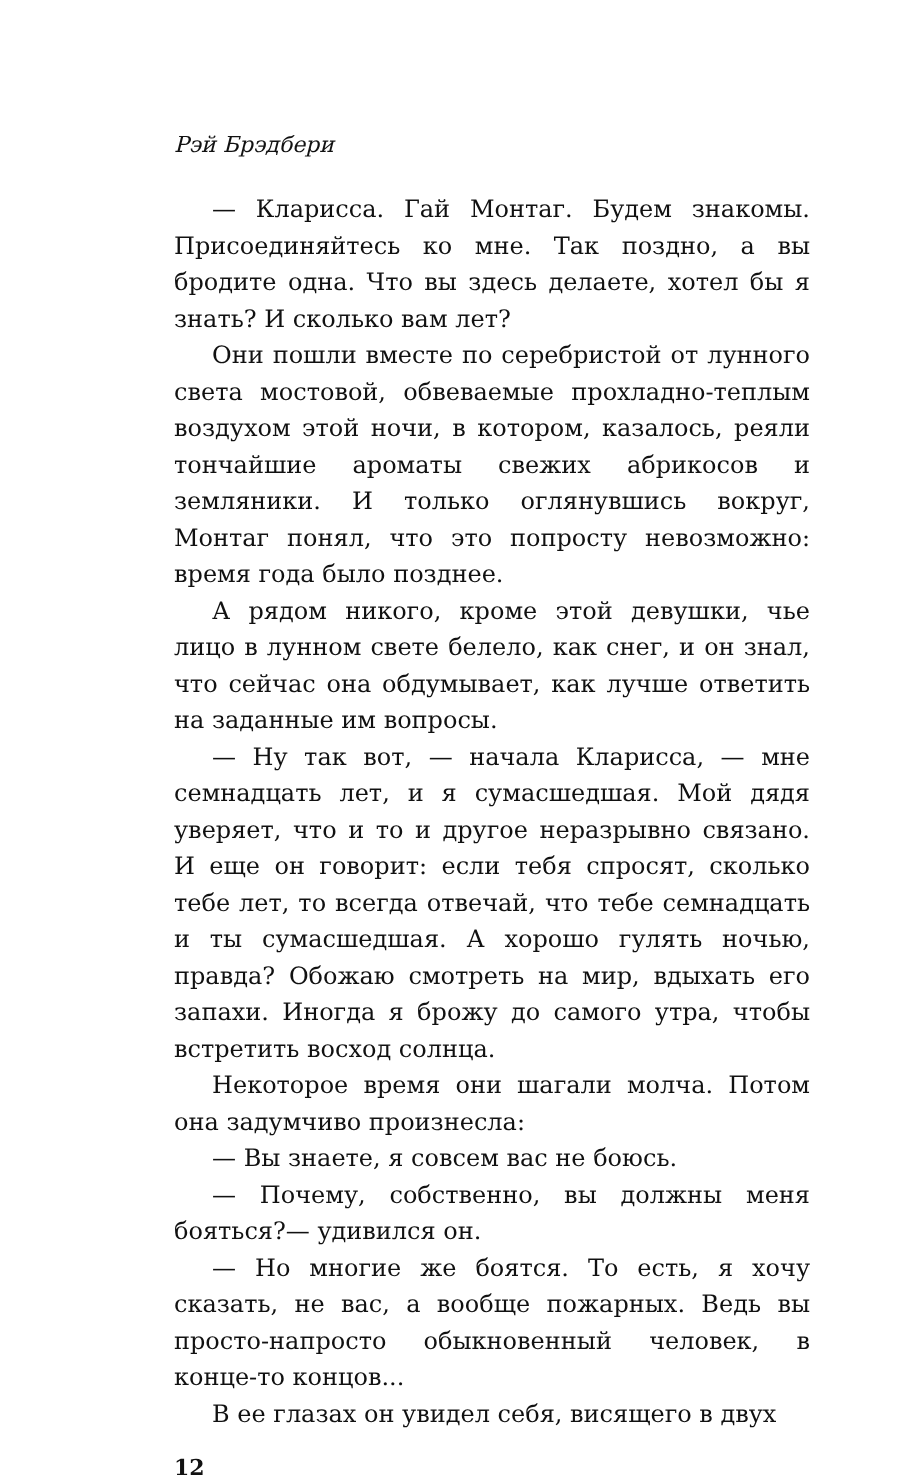Рэй Брэдбери
— Кларисса. Гай Монтаг. Будем знакомы. Присоединяйтесь ко мне. Так поздно, а вы бродите одна. Что вы здесь делаете, хотел бы я знать? И сколько вам лет?
Они пошли вместе по серебристой от лунного света мостовой, обвеваемые прохладно-теплым воздухом этой ночи, в котором, казалось, реяли тончайшие ароматы свежих абрикосов и земляники. И только оглянувшись вокруг, Монтаг понял, что это попросту невозможно: время года было позднее.
А рядом никого, кроме этой девушки, чье лицо в лунном свете белело, как снег, и он знал, что сейчас она обдумывает, как лучше ответить на заданные им вопросы.
— Ну так вот, — начала Кларисса, — мне семнадцать лет, и я сумасшедшая. Мой дядя уверяет, что и то и другое неразрывно связано. И еще он говорит: если тебя спросят, сколько тебе лет, то всегда отвечай, что тебе семнадцать и ты сумасшедшая. А хорошо гулять ночью, правда? Обожаю смотреть на мир, вдыхать его запахи. Иногда я брожу до самого утра, чтобы встретить восход солнца.
Некоторое время они шагали молча. Потом она задумчиво произнесла:
— Вы знаете, я совсем вас не боюсь.
— Почему, собственно, вы должны меня бояться?— удивился он.
— Но многие же боятся. То есть, я хочу сказать, не вас, а вообще пожарных. Ведь вы просто-напросто обыкновенный человек, в конце-то концов...
В ее глазах он увидел себя, висящего в двух
12